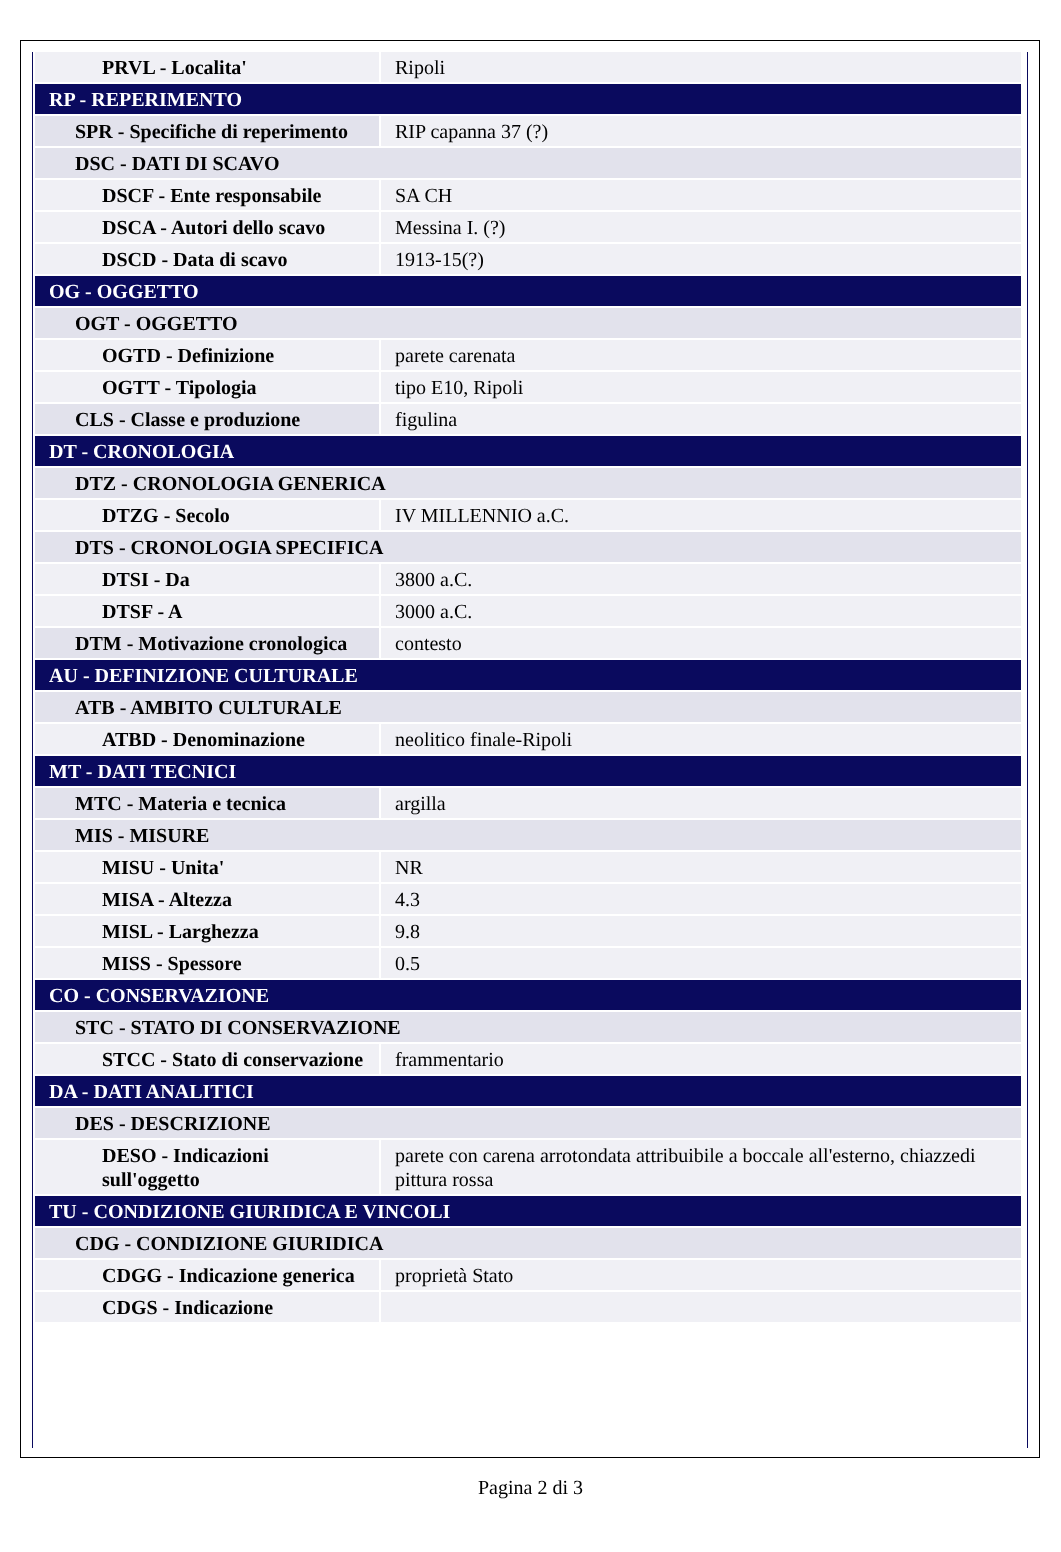| PRVL - Localita' | Ripoli |
| RP - REPERIMENTO | |
| SPR - Specifiche di reperimento | RIP capanna 37 (?) |
| DSC - DATI DI SCAVO | |
| DSCF - Ente responsabile | SA CH |
| DSCA - Autori dello scavo | Messina I. (?) |
| DSCD - Data di scavo | 1913-15(?) |
| OG - OGGETTO | |
| OGT - OGGETTO | |
| OGTD - Definizione | parete carenata |
| OGTT - Tipologia | tipo E10, Ripoli |
| CLS - Classe e produzione | figulina |
| DT - CRONOLOGIA | |
| DTZ - CRONOLOGIA GENERICA | |
| DTZG - Secolo | IV MILLENNIO a.C. |
| DTS - CRONOLOGIA SPECIFICA | |
| DTSI - Da | 3800 a.C. |
| DTSF - A | 3000 a.C. |
| DTM - Motivazione cronologica | contesto |
| AU - DEFINIZIONE CULTURALE | |
| ATB - AMBITO CULTURALE | |
| ATBD - Denominazione | neolitico finale-Ripoli |
| MT - DATI TECNICI | |
| MTC - Materia e tecnica | argilla |
| MIS - MISURE | |
| MISU - Unita' | NR |
| MISA - Altezza | 4.3 |
| MISL - Larghezza | 9.8 |
| MISS - Spessore | 0.5 |
| CO - CONSERVAZIONE | |
| STC - STATO DI CONSERVAZIONE | |
| STCC - Stato di conservazione | frammentario |
| DA - DATI ANALITICI | |
| DES - DESCRIZIONE | |
| DESO - Indicazioni sull'oggetto | parete con carena arrotondata attribuibile a boccale all'esterno, chiazzedi pittura rossa |
| TU - CONDIZIONE GIURIDICA E VINCOLI | |
| CDG - CONDIZIONE GIURIDICA | |
| CDGG - Indicazione generica | proprietà Stato |
| CDGS - Indicazione | |
Pagina 2 di 3